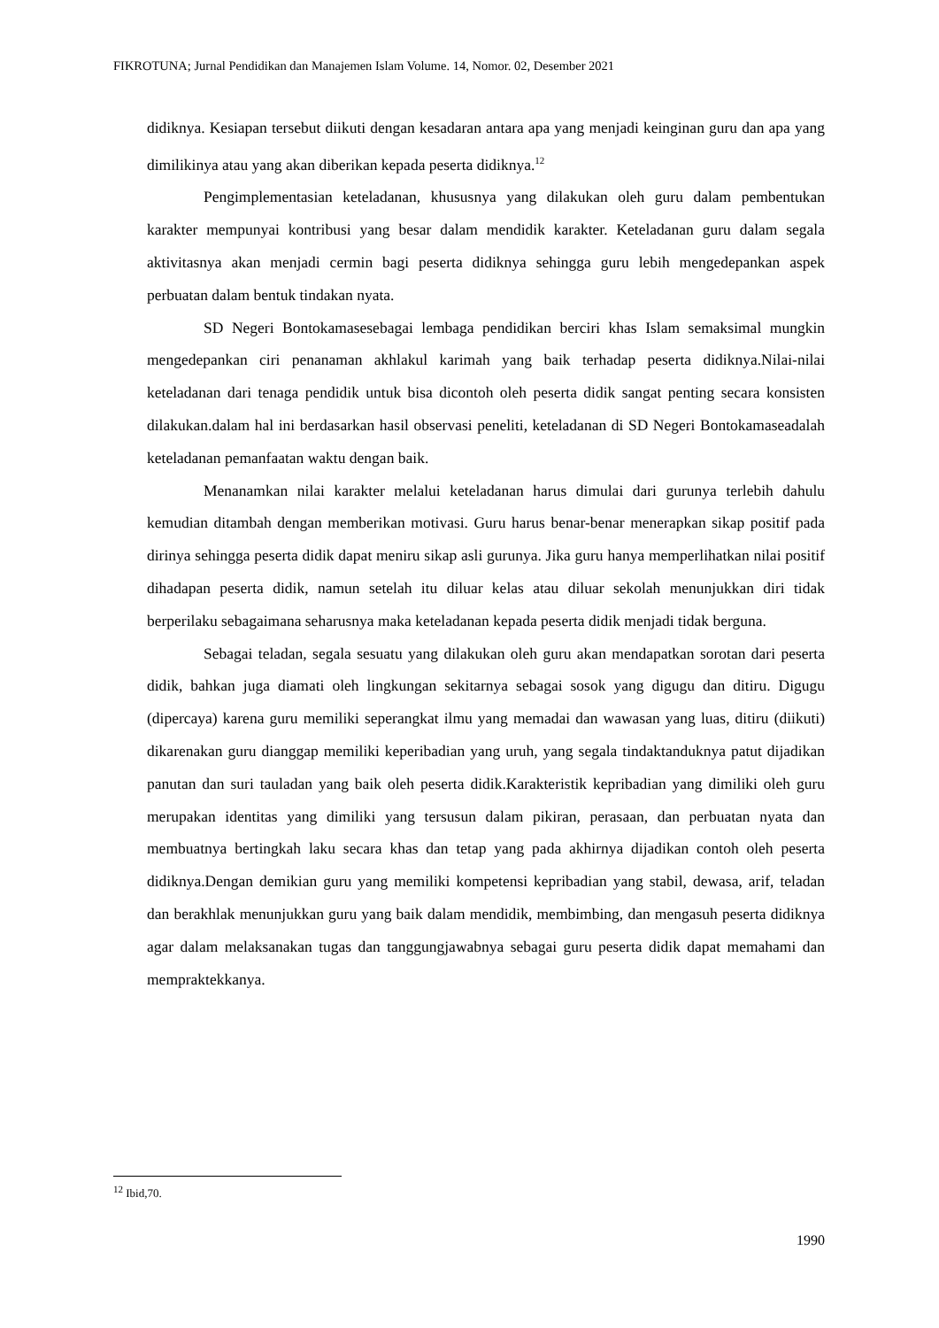FIKROTUNA; Jurnal Pendidikan dan Manajemen Islam Volume. 14, Nomor. 02, Desember 2021
didiknya. Kesiapan tersebut diikuti dengan kesadaran antara apa yang menjadi keinginan guru dan apa yang dimilikinya atau yang akan diberikan kepada peserta didiknya.<sup>12</sup>
Pengimplementasian keteladanan, khususnya yang dilakukan oleh guru dalam pembentukan karakter mempunyai kontribusi yang besar dalam mendidik karakter. Keteladanan guru dalam segala aktivitasnya akan menjadi cermin bagi peserta didiknya sehingga guru lebih mengedepankan aspek perbuatan dalam bentuk tindakan nyata.
SD Negeri Bontokamasesebagai lembaga pendidikan berciri khas Islam semaksimal mungkin mengedepankan ciri penanaman akhlakul karimah yang baik terhadap peserta didiknya.Nilai-nilai keteladanan dari tenaga pendidik untuk bisa dicontoh oleh peserta didik sangat penting secara konsisten dilakukan.dalam hal ini berdasarkan hasil observasi peneliti, keteladanan di SD Negeri Bontokamaseadalah keteladanan pemanfaatan waktu dengan baik.
Menanamkan nilai karakter melalui keteladanan harus dimulai dari gurunya terlebih dahulu kemudian ditambah dengan memberikan motivasi. Guru harus benar-benar menerapkan sikap positif pada dirinya sehingga peserta didik dapat meniru sikap asli gurunya. Jika guru hanya memperlihatkan nilai positif dihadapan peserta didik, namun setelah itu diluar kelas atau diluar sekolah menunjukkan diri tidak berperilaku sebagaimana seharusnya maka keteladanan kepada peserta didik menjadi tidak berguna.
Sebagai teladan, segala sesuatu yang dilakukan oleh guru akan mendapatkan sorotan dari peserta didik, bahkan juga diamati oleh lingkungan sekitarnya sebagai sosok yang digugu dan ditiru. Digugu (dipercaya) karena guru memiliki seperangkat ilmu yang memadai dan wawasan yang luas, ditiru (diikuti) dikarenakan guru dianggap memiliki keperibadian yang uruh, yang segala tindaktanduknya patut dijadikan panutan dan suri tauladan yang baik oleh peserta didik.Karakteristik kepribadian yang dimiliki oleh guru merupakan identitas yang dimiliki yang tersusun dalam pikiran, perasaan, dan perbuatan nyata dan membuatnya bertingkah laku secara khas dan tetap yang pada akhirnya dijadikan contoh oleh peserta didiknya.Dengan demikian guru yang memiliki kompetensi kepribadian yang stabil, dewasa, arif, teladan dan berakhlak menunjukkan guru yang baik dalam mendidik, membimbing, dan mengasuh peserta didiknya agar dalam melaksanakan tugas dan tanggungjawabnya sebagai guru peserta didik dapat memahami dan mempraktekkanya.
<sup>12</sup> Ibid,70.
1990